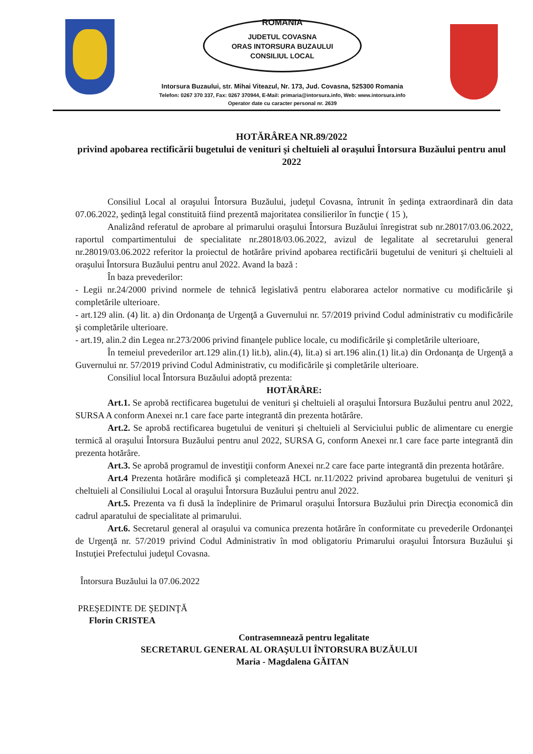ROMANIA
JUDETUL COVASNA
ORAS INTORSURA BUZAULUI
CONSILIUL LOCAL
Intorsura Buzaului, str. Mihai Viteazul, Nr. 173, Jud. Covasna, 525300 Romania
Telefon: 0267 370 337, Fax: 0267 370944, E-Mail: primaria@intorsura.info, Web: www.intorsura.info
Operator date cu caracter personal nr. 2639
HOTĂRÂREA NR.89/2022
privind apobarea rectificării bugetului de venituri şi cheltuieli al oraşului Întorsura Buzăului pentru anul 2022
Consiliul Local al oraşului Întorsura Buzăului, judeţul Covasna, întrunit în şedinţa extraordinară din data 07.06.2022, şedinţă legal constituită fiind prezentă majoritatea consilierilor în funcţie ( 15 ),
Analizând referatul de aprobare al primarului oraşului Întorsura Buzăului înregistrat sub nr.28017/03.06.2022, raportul compartimentului de specialitate nr.28018/03.06.2022, avizul de legalitate al secretarului general nr.28019/03.06.2022 referitor la proiectul de hotărâre privind apobarea rectificării bugetului de venituri şi cheltuieli al oraşului Întorsura Buzăului pentru anul 2022. Avand la bază :
În baza prevederilor:
- Legii nr.24/2000 privind normele de tehnică legislativă pentru elaborarea actelor normative cu modificările şi completările ulterioare.
- art.129 alin. (4) lit. a) din Ordonanţa de Urgenţă a Guvernului nr. 57/2019 privind Codul administrativ cu modificările şi completările ulterioare.
- art.19, alin.2 din Legea nr.273/2006 privind finanţele publice locale, cu modificările şi completările ulterioare,
În temeiul prevederilor art.129 alin.(1) lit.b), alin.(4), lit.a) si art.196 alin.(1) lit.a) din Ordonanţa de Urgenţă a Guvernului nr. 57/2019 privind Codul Administrativ, cu modificările şi completările ulterioare.
Consiliul local Întorsura Buzăului adoptă prezenta:
HOTĂRÂRE:
Art.1. Se aprobă rectificarea bugetului de venituri şi cheltuieli al oraşului Întorsura Buzăului pentru anul 2022, SURSA A conform Anexei nr.1 care face parte integrantă din prezenta hotărâre.
Art.2. Se aprobă rectificarea bugetului de venituri şi cheltuieli al Serviciului public de alimentare cu energie termică al oraşului Întorsura Buzăului pentru anul 2022, SURSA G, conform Anexei nr.1 care face parte integrantă din prezenta hotărâre.
Art.3. Se aprobă programul de investiţii conform Anexei nr.2 care face parte integrantă din prezenta hotărâre.
Art.4 Prezenta hotărâre modifică şi completează HCL nr.11/2022 privind aprobarea bugetului de venituri şi cheltuieli al Consiliului Local al oraşului Întorsura Buzăului pentru anul 2022.
Art.5. Prezenta va fi dusă la îndeplinire de Primarul oraşului Întorsura Buzăului prin Direcţia economică din cadrul aparatului de specialitate al primarului.
Art.6. Secretarul general al oraşului va comunica prezenta hotărâre în conformitate cu prevederile Ordonanţei de Urgenţă nr. 57/2019 privind Codul Administrativ în mod obligatoriu Primarului oraşului Întorsura Buzăului şi Instuţiei Prefectului judeţul Covasna.
Întorsura Buzăului la 07.06.2022
PREŞEDINTE DE ŞEDINŢĂ
Florin CRISTEA
Contrasemnează pentru legalitate
SECRETARUL GENERAL AL ORAŞULUI ÎNTORSURA BUZĂULUI
Maria - Magdalena GĂITAN